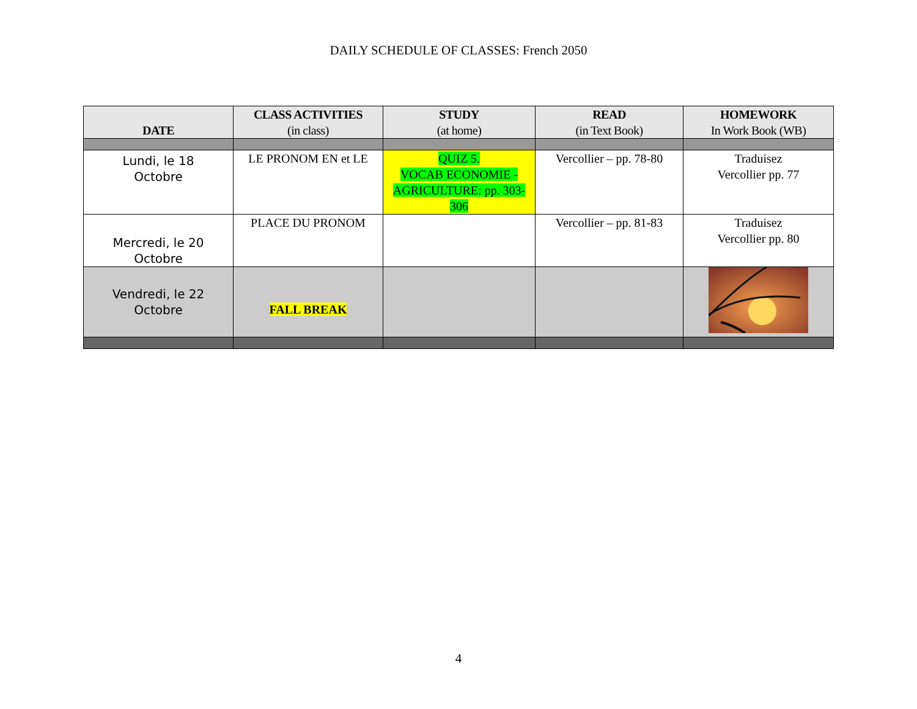DAILY SCHEDULE OF CLASSES: French 2050
| DATE | CLASS ACTIVITIES (in class) | STUDY (at home) | READ (in Text Book) | HOMEWORK In Work Book (WB) |
| --- | --- | --- | --- | --- |
| Lundi, le 18 Octobre | LE PRONOM EN et LE | QUIZ 5. VOCAB ECONOMIE - AGRICULTURE: pp. 303-306 | Vercollier – pp. 78-80 | Traduisez Vercollier pp. 77 |
| Mercredi, le 20 Octobre | PLACE DU PRONOM | | Vercollier – pp. 81-83 | Traduisez Vercollier pp. 80 |
| Vendredi, le 22 Octobre | FALL BREAK | | | |
4